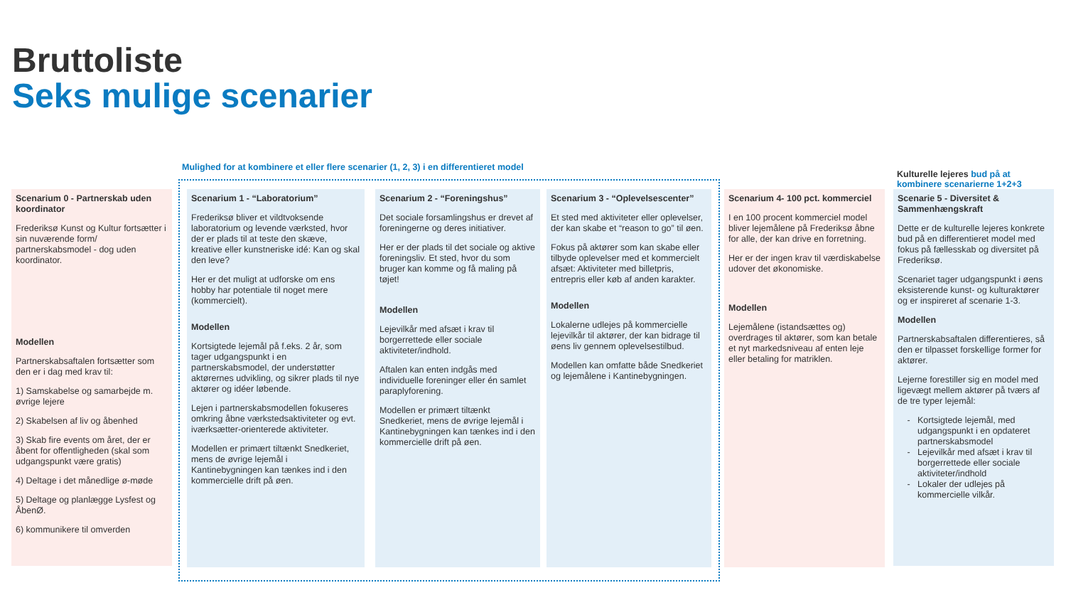Bruttoliste
Seks mulige scenarier
Mulighed for at kombinere et eller flere scenarier (1, 2, 3) i en differentieret model
Kulturelle lejeres bud på at
kombinere scenarierne 1+2+3
Scenarium 0 - Partnerskab uden koordinator
Frederiksø Kunst og Kultur fortsætter i sin nuværende form/ partnerskabsmodel - dog uden koordinator.
Modellen
Partnerskabsaftalen fortsætter som den er i dag med krav til:
1) Samskabelse og samarbejde m. øvrige lejere
2) Skabelsen af liv og åbenhed
3) Skab fire events om året, der er åbent for offentligheden (skal som udgangspunkt være gratis)
4) Deltage i det månedlige ø-møde
5) Deltage og planlægge Lysfest og ÅbenØ.
6) kommunikere til omverden
Scenarium 1 - “Laboratorium”
Frederiksø bliver et vildtvoksende laboratorium og levende værksted, hvor der er plads til at teste den skæve, kreative eller kunstneriske idé: Kan og skal den leve?
Her er det muligt at udforske om ens hobby har potentiale til noget mere (kommercielt).
Modellen
Kortsigtede lejemål på f.eks. 2 år, som tager udgangspunkt i en partnerskabsmodel, der understøtter aktørernes udvikling, og sikrer plads til nye aktører og idéer løbende.
Lejen i partnerskabsmodellen fokuseres omkring åbne værkstedsaktiviteter og evt. iværksætter-orienterede aktiviteter.
Modellen er primært tiltænkt Snedkeriet, mens de øvrige lejemål i Kantinebygningen kan tænkes ind i den kommercielle drift på øen.
Scenarium 2 - “Foreningshus”
Det sociale forsamlingshus er drevet af foreningerne og deres initiativer.
Her er der plads til det sociale og aktive foreningsliv. Et sted, hvor du som bruger kan komme og få maling på tøjet!
Modellen
Lejevilkår med afsæt i krav til borgerrettede eller sociale aktiviteter/indhold.
Aftalen kan enten indgås med individuelle foreninger eller én samlet paraplyforening.
Modellen er primært tiltænkt Snedkeriet, mens de øvrige lejemål i Kantinebygningen kan tænkes ind i den kommercielle drift på øen.
Scenarium 3 - “Oplevelsescenter”
Et sted med aktiviteter eller oplevelser, der kan skabe et “reason to go” til øen.
Fokus på aktører som kan skabe eller tilbyde oplevelser med et kommercielt afsæt: Aktiviteter med billetpris, entrepris eller køb af anden karakter.
Modellen
Lokalerne udlejes på kommercielle lejevilkår til aktører, der kan bidrage til øens liv gennem oplevelsestilbud.
Modellen kan omfatte både Snedkeriet og lejemålene i Kantinebygningen.
Scenarium 4- 100 pct. kommerciel
I en 100 procent kommerciel model bliver lejemålene på Frederiksø åbne for alle, der kan drive en forretning.
Her er der ingen krav til værdiskabelse udover det økonomiske.
Modellen
Lejemålene (istandsættes og) overdrages til aktører, som kan betale et nyt markedsniveau af enten leje eller betaling for matriklen.
Scenarie 5 - Diversitet & Sammenhængskraft
Dette er de kulturelle lejeres konkrete bud på en differentieret model med fokus på fællesskab og diversitet på Frederiksø.
Scenariet tager udgangspunkt i øens eksisterende kunst- og kulturaktører og er inspireret af scenarie 1-3.
Modellen
Partnerskabsaftalen differentieres, så den er tilpasset forskellige former for aktører.
Lejerne forestiller sig en model med ligevægt mellem aktører på tværs af de tre typer lejemål:
Kortsigtede lejemål, med udgangspunkt i en opdateret partnerskabsmodel
Lejevilkår med afsæt i krav til borgerrettede eller sociale aktiviteter/indhold
Lokaler der udlejes på kommercielle vilkår.